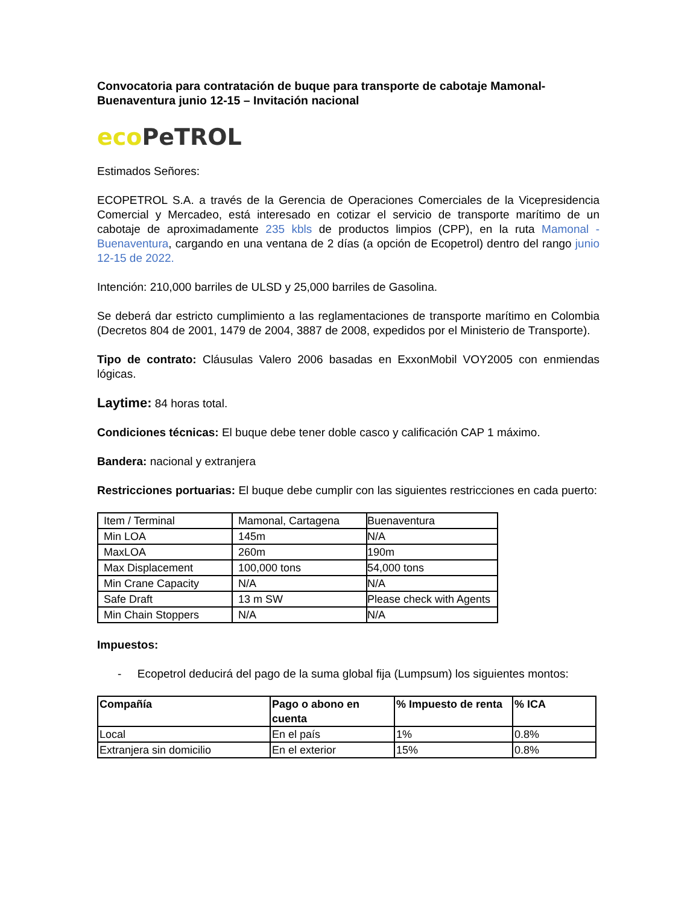Convocatoria para contratación de buque para transporte de cabotaje Mamonal-Buenaventura junio 12-15 – Invitación nacional
eco PeTROL
Estimados Señores:
ECOPETROL S.A. a través de la Gerencia de Operaciones Comerciales de la Vicepresidencia Comercial y Mercadeo, está interesado en cotizar el servicio de transporte marítimo de un cabotaje de aproximadamente 235 kbls de productos limpios (CPP), en la ruta Mamonal - Buenaventura, cargando en una ventana de 2 días (a opción de Ecopetrol) dentro del rango junio 12-15 de 2022.
Intención: 210,000 barriles de ULSD y 25,000 barriles de Gasolina.
Se deberá dar estricto cumplimiento a las reglamentaciones de transporte marítimo en Colombia (Decretos 804 de 2001, 1479 de 2004, 3887 de 2008, expedidos por el Ministerio de Transporte).
Tipo de contrato: Cláusulas Valero 2006 basadas en ExxonMobil VOY2005 con enmiendas lógicas.
Laytime: 84 horas total.
Condiciones técnicas: El buque debe tener doble casco y calificación CAP 1 máximo.
Bandera: nacional y extranjera
Restricciones portuarias: El buque debe cumplir con las siguientes restricciones en cada puerto:
| Item / Terminal | Mamonal, Cartagena | Buenaventura |
| Min LOA | 145m | N/A |
| MaxLOA | 260m | 190m |
| Max Displacement | 100,000 tons | 54,000 tons |
| Min Crane Capacity | N/A | N/A |
| Safe Draft | 13 m SW | Please check with Agents |
| Min Chain Stoppers | N/A | N/A |
Impuestos:
- Ecopetrol deducirá del pago de la suma global fija (Lumpsum) los siguientes montos:
| Compañía | Pago o abono en cuenta | % Impuesto de renta | % ICA |
| --- | --- | --- | --- |
| Local | En el país | 1% | 0.8% |
| Extranjera sin domicilio | En el exterior | 15% | 0.8% |